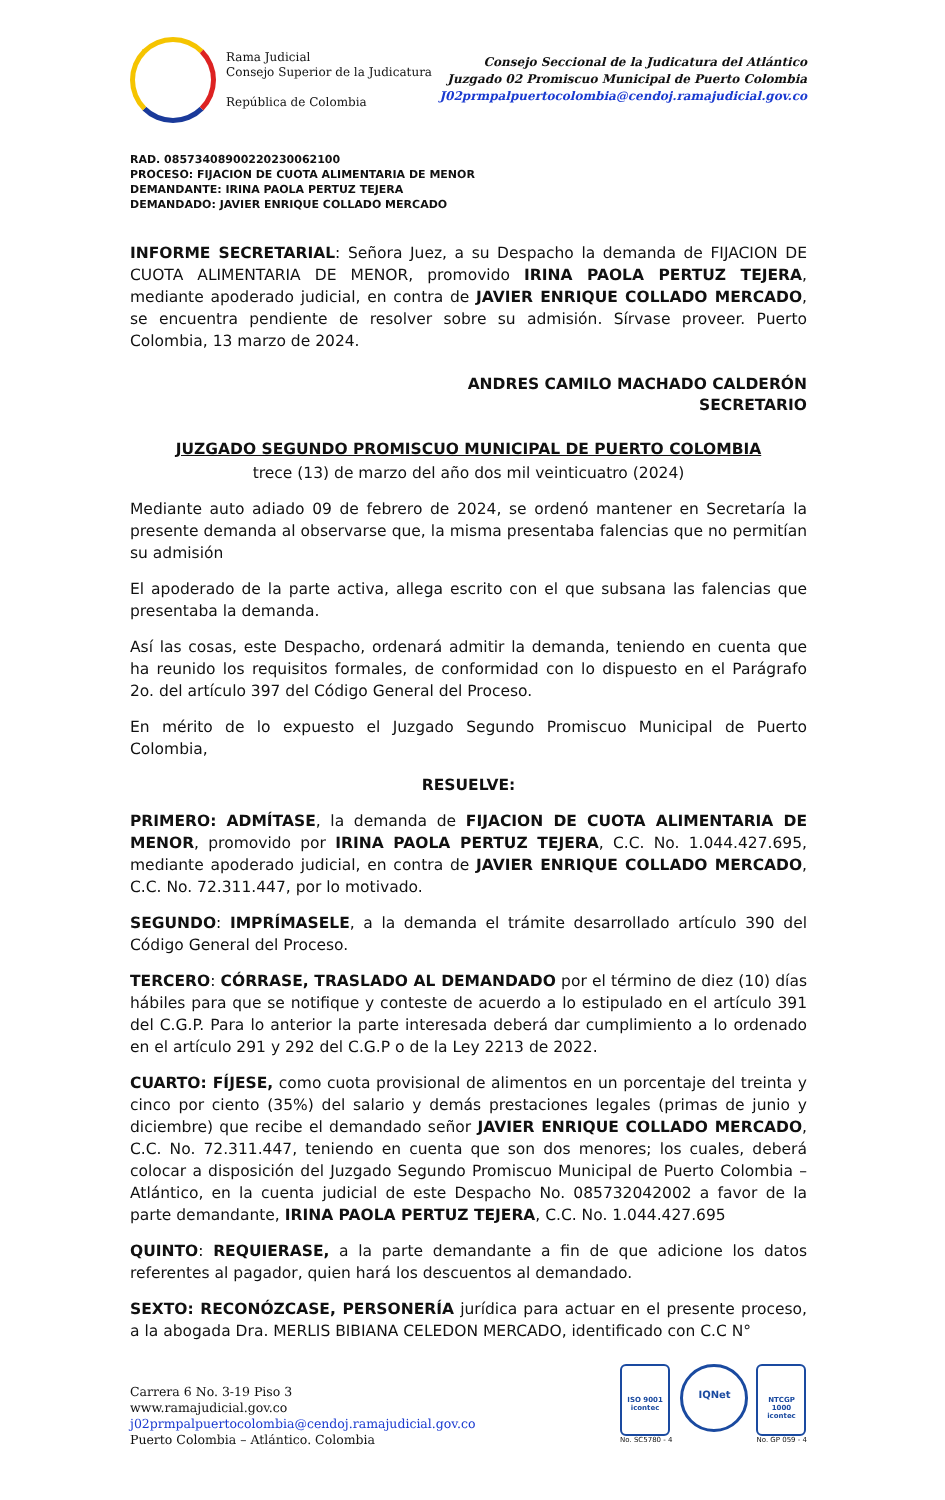Rama Judicial
Consejo Superior de la Judicatura
República de Colombia
Consejo Seccional de la Judicatura del Atlántico
Juzgado 02 Promiscuo Municipal de Puerto Colombia
J02prmpalpuertocolombia@cendoj.ramajudicial.gov.co
RAD. 08573408900220230062100
PROCESO: FIJACION DE CUOTA ALIMENTARIA DE MENOR
DEMANDANTE: IRINA PAOLA PERTUZ TEJERA
DEMANDADO: JAVIER ENRIQUE COLLADO MERCADO
INFORME SECRETARIAL: Señora Juez, a su Despacho la demanda de FIJACION DE CUOTA ALIMENTARIA DE MENOR, promovido IRINA PAOLA PERTUZ TEJERA, mediante apoderado judicial, en contra de JAVIER ENRIQUE COLLADO MERCADO, se encuentra pendiente de resolver sobre su admisión. Sírvase proveer. Puerto Colombia, 13 marzo de 2024.
ANDRES CAMILO MACHADO CALDERÓN
SECRETARIO
JUZGADO SEGUNDO PROMISCUO MUNICIPAL DE PUERTO COLOMBIA
trece (13) de marzo del año dos mil veinticuatro (2024)
Mediante auto adiado 09 de febrero de 2024, se ordenó mantener en Secretaría la presente demanda al observarse que, la misma presentaba falencias que no permitían su admisión
El apoderado de la parte activa, allega escrito con el que subsana las falencias que presentaba la demanda.
Así las cosas, este Despacho, ordenará admitir la demanda, teniendo en cuenta que ha reunido los requisitos formales, de conformidad con lo dispuesto en el Parágrafo 2o. del artículo 397 del Código General del Proceso.
En mérito de lo expuesto el Juzgado Segundo Promiscuo Municipal de Puerto Colombia,
RESUELVE:
PRIMERO: ADMÍTASE, la demanda de FIJACION DE CUOTA ALIMENTARIA DE MENOR, promovido por IRINA PAOLA PERTUZ TEJERA, C.C. No. 1.044.427.695, mediante apoderado judicial, en contra de JAVIER ENRIQUE COLLADO MERCADO, C.C. No. 72.311.447, por lo motivado.
SEGUNDO: IMPRÍMASELE, a la demanda el trámite desarrollado artículo 390 del Código General del Proceso.
TERCERO: CÓRRASE, TRASLADO AL DEMANDADO por el término de diez (10) días hábiles para que se notifique y conteste de acuerdo a lo estipulado en el artículo 391 del C.G.P. Para lo anterior la parte interesada deberá dar cumplimiento a lo ordenado en el artículo 291 y 292 del C.G.P o de la Ley 2213 de 2022.
CUARTO: FÍJESE, como cuota provisional de alimentos en un porcentaje del treinta y cinco por ciento (35%) del salario y demás prestaciones legales (primas de junio y diciembre) que recibe el demandado señor JAVIER ENRIQUE COLLADO MERCADO, C.C. No. 72.311.447, teniendo en cuenta que son dos menores; los cuales, deberá colocar a disposición del Juzgado Segundo Promiscuo Municipal de Puerto Colombia – Atlántico, en la cuenta judicial de este Despacho No. 085732042002 a favor de la parte demandante, IRINA PAOLA PERTUZ TEJERA, C.C. No. 1.044.427.695
QUINTO: REQUIERASE, a la parte demandante a fin de que adicione los datos referentes al pagador, quien hará los descuentos al demandado.
SEXTO: RECONÓZCASE, PERSONERÍA jurídica para actuar en el presente proceso, a la abogada Dra. MERLIS BIBIANA CELEDON MERCADO, identificado con C.C N°
Carrera 6 No. 3-19 Piso 3
www.ramajudicial.gov.co
j02prmpalpuertocolombia@cendoj.ramajudicial.gov.co
Puerto Colombia – Atlántico. Colombia
ISO 9001
icontec
No. SC5780 - 4
IQNet
NTCGP 1000
icontec
No. GP 059 - 4